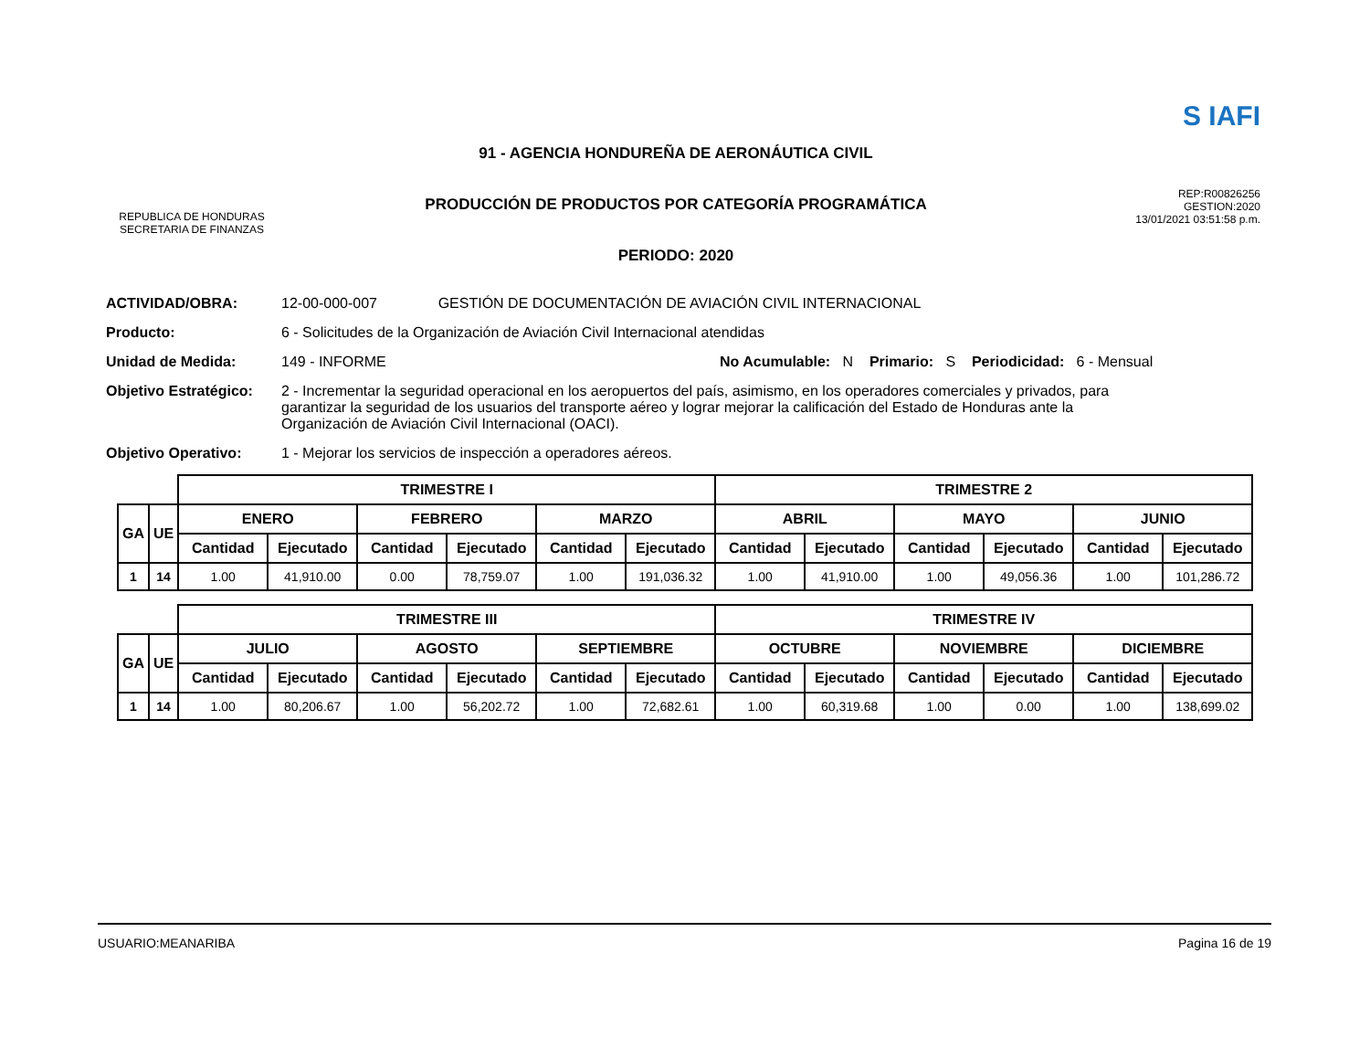REPUBLICA DE HONDURAS
SECRETARIA DE FINANZAS
91 - AGENCIA HONDUREÑA DE AERONÁUTICA CIVIL
PRODUCCIÓN DE PRODUCTOS POR CATEGORÍA PROGRAMÁTICA
PERIODO: 2020
S IAFI
REP:R00826256
GESTION:2020
13/01/2021 03:51:58 p.m.
ACTIVIDAD/OBRA: 12-00-000-007 GESTIÓN DE DOCUMENTACIÓN DE AVIACIÓN CIVIL INTERNACIONAL
Producto: 6 - Solicitudes de la Organización de Aviación Civil Internacional atendidas
Unidad de Medida: 149 - INFORME No Acumulable: N Primario: S Periodicidad: 6 - Mensual
Objetivo Estratégico: 2 - Incrementar la seguridad operacional en los aeropuertos del país, asimismo, en los operadores comerciales y privados, para garantizar la seguridad de los usuarios del transporte aéreo y lograr mejorar la calificación del Estado de Honduras ante la Organización de Aviación Civil Internacional (OACI).
Objetivo Operativo: 1 - Mejorar los servicios de inspección a operadores aéreos.
| | | TRIMESTRE I | | | | | | TRIMESTRE 2 | | | | | |
| GA | UE | ENERO | | FEBRERO | | MARZO | | ABRIL | | MAYO | | JUNIO | |
| | | Cantidad | Ejecutado | Cantidad | Ejecutado | Cantidad | Ejecutado | Cantidad | Ejecutado | Cantidad | Ejecutado | Cantidad | Ejecutado |
| 1 | 14 | 1.00 | 41,910.00 | 0.00 | 78,759.07 | 1.00 | 191,036.32 | 1.00 | 41,910.00 | 1.00 | 49,056.36 | 1.00 | 101,286.72 |
| | | TRIMESTRE III | | | | | | TRIMESTRE IV | | | | | |
| GA | UE | JULIO | | AGOSTO | | SEPTIEMBRE | | OCTUBRE | | NOVIEMBRE | | DICIEMBRE | |
| | | Cantidad | Ejecutado | Cantidad | Ejecutado | Cantidad | Ejecutado | Cantidad | Ejecutado | Cantidad | Ejecutado | Cantidad | Ejecutado |
| 1 | 14 | 1.00 | 80,206.67 | 1.00 | 56,202.72 | 1.00 | 72,682.61 | 1.00 | 60,319.68 | 1.00 | 0.00 | 1.00 | 138,699.02 |
USUARIO:MEANARIBA Pagina 16 de 19